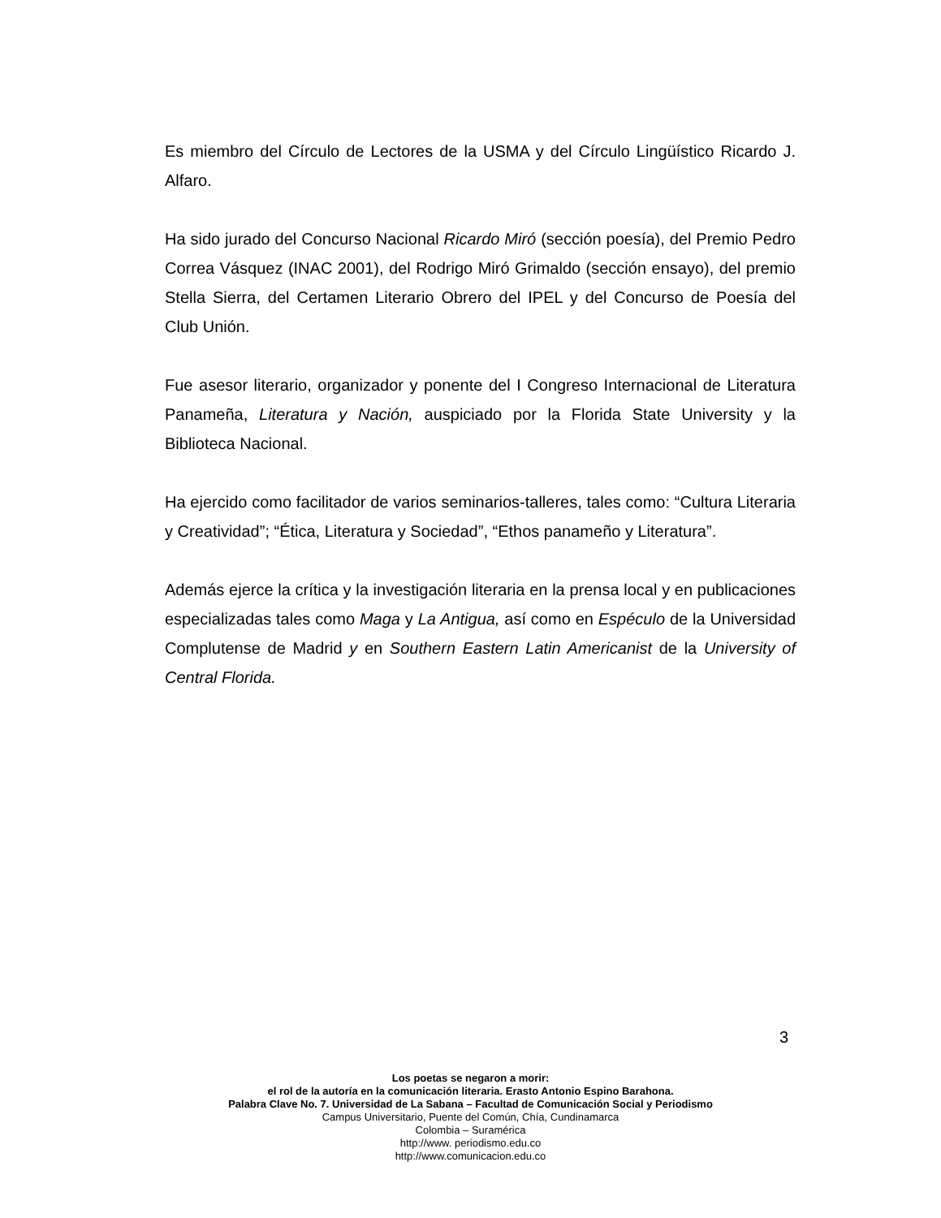Es miembro del Círculo de Lectores de la USMA y del Círculo Lingüístico Ricardo J. Alfaro.
Ha sido jurado del Concurso Nacional Ricardo Miró (sección poesía), del Premio Pedro Correa Vásquez (INAC 2001), del Rodrigo Miró Grimaldo (sección ensayo), del premio Stella Sierra, del Certamen Literario Obrero del IPEL y del Concurso de Poesía del Club Unión.
Fue asesor literario, organizador y ponente del I Congreso Internacional de Literatura Panameña, Literatura y Nación, auspiciado por la Florida State University y la Biblioteca Nacional.
Ha ejercido como facilitador de varios seminarios-talleres, tales como: “Cultura Literaria y Creatividad”; “Ética, Literatura y Sociedad”, “Ethos panameño y Literatura”.
Además ejerce la crítica y la investigación literaria en la prensa local y en publicaciones especializadas tales como Maga y La Antigua, así como en Espéculo de la Universidad Complutense de Madrid y en Southern Eastern Latin Americanist de la University of Central Florida.
3
Los poetas se negaron a morir:
el rol de la autoría en la comunicación literaria. Erasto Antonio Espino Barahona.
Palabra Clave No. 7. Universidad de La Sabana – Facultad de Comunicación Social y Periodismo
Campus Universitario, Puente del Común, Chía, Cundinamarca
Colombia – Suramérica
http://www. periodismo.edu.co
http://www.comunicacion.edu.co